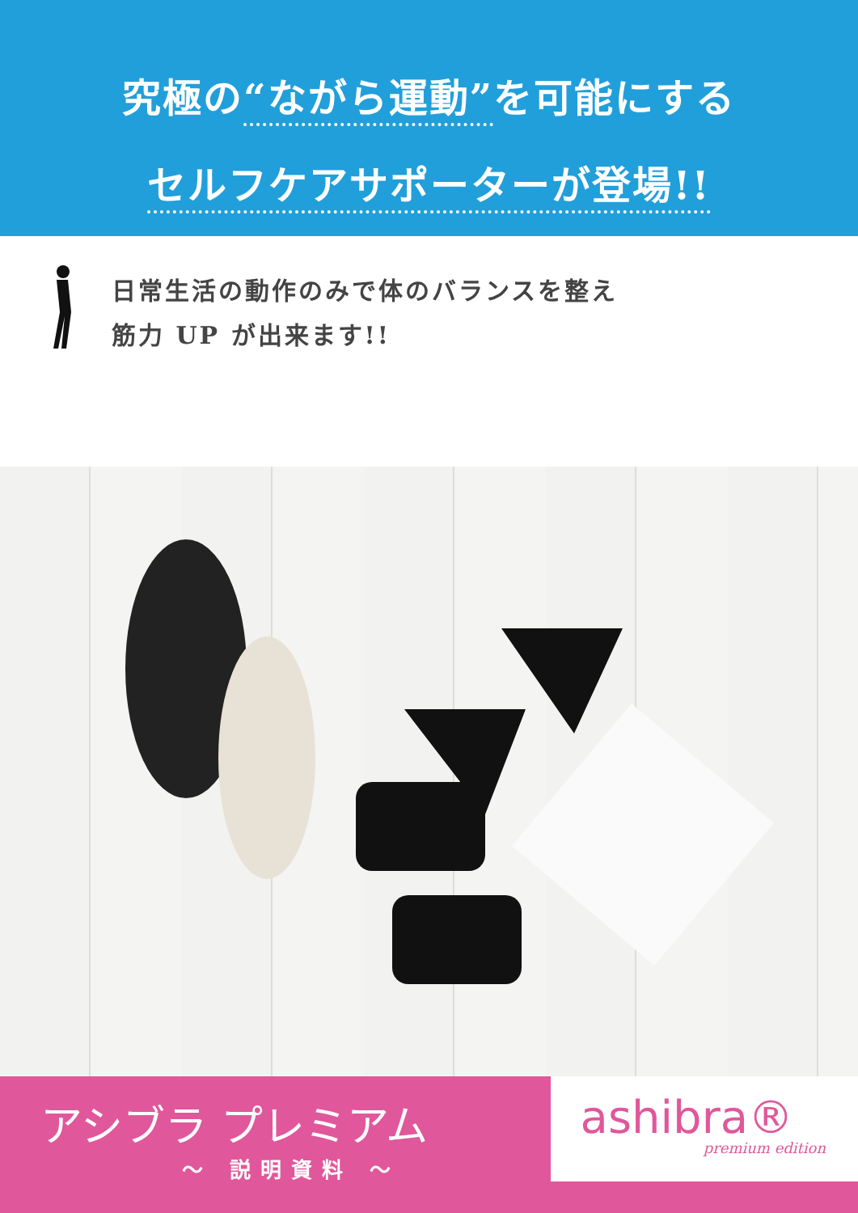究極の“ながら運動”を可能にする
セルフケアサポーターが登場!!
日常生活の動作のみで体のバランスを整え
筋力 UP が出来ます!!
アシブラ プレミアム
〜 説明資料 〜
ashibra®
premium edition